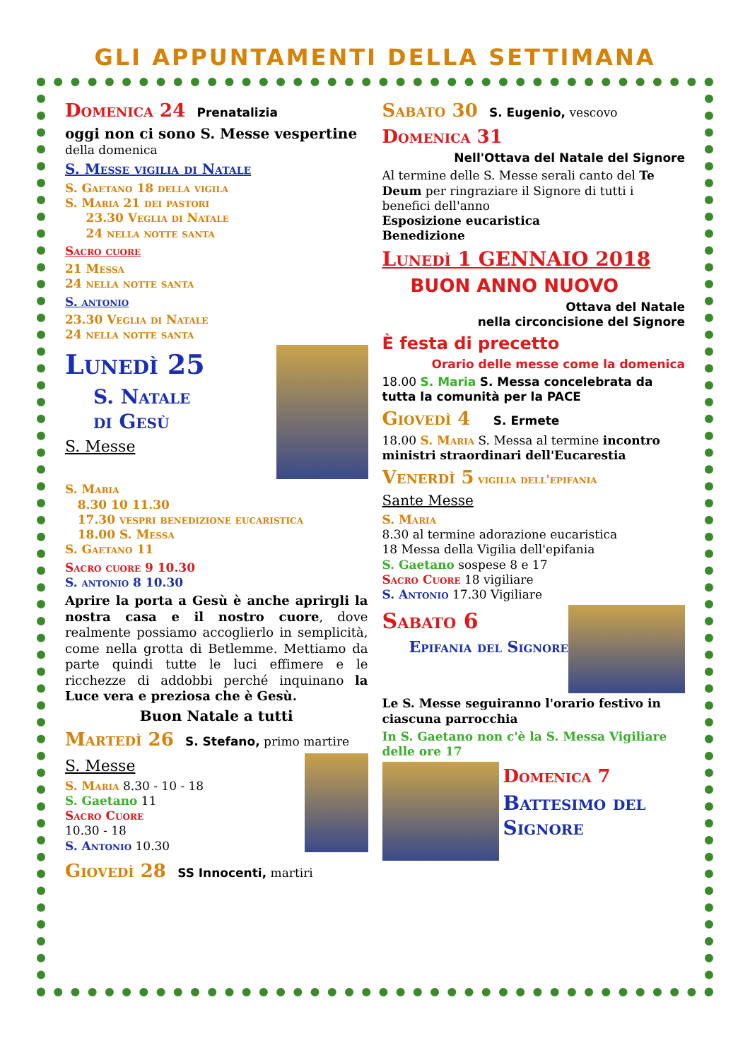GLI APPUNTAMENTI DELLA SETTIMANA
Domenica 24 Prenatalizia
oggi non ci sono S. Messe vespertine della domenica
S. Messe vigilia di Natale
S. Gaetano 18 della vigila
S. Maria 21 dei pastori
23.30 Veglia di Natale
24 nella notte santa
Sacro cuore
21 Messa
24 nella notte santa
S. antonio
23.30 Veglia di Natale
24 nella notte santa
Lunedì 25
S. Natale
di Gesù
S. Messe
S. Maria
8.30 10 11.30
17.30 vespri benedizione eucaristica
18.00 S. Messa
S. Gaetano 11
Sacro cuore 9 10.30
S. antonio 8 10.30
Aprire la porta a Gesù è anche aprirgli la nostra casa e il nostro cuore, dove realmente possiamo accoglierlo in semplicità, come nella grotta di Betlemme. Mettiamo da parte quindi tutte le luci effimere e le ricchezze di addobbi perché inquinano la Luce vera e preziosa che è Gesù.
Buon Natale a tutti
Martedì 26 S. Stefano, primo martire
S. Messe
S. Maria 8.30 - 10 - 18
S. Gaetano 11
Sacro Cuore
10.30 - 18
S. Antonio 10.30
Giovedì 28 SS Innocenti, martiri
Sabato 30 S. Eugenio, vescovo
Domenica 31
Nell'Ottava del Natale del Signore
Al termine delle S. Messe serali canto del Te Deum per ringraziare il Signore di tutti i benefici dell'anno
Esposizione eucaristica
Benedizione
Lunedì 1 GENNAIO 2018
BUON ANNO NUOVO
Ottava del Natale
nella circoncisione del Signore
È festa di precetto
Orario delle messe come la domenica
18.00 S. Maria S. Messa concelebrata da tutta la comunità per la PACE
Giovedì 4 S. Ermete
18.00 S. Maria S. Messa al termine incontro ministri straordinari dell'Eucarestia
Venerdì 5 vigilia dell'epifania
Sante Messe
S. Maria
8.30 al termine adorazione eucaristica
18 Messa della Vigilia dell'epifania
S. Gaetano sospese 8 e 17
Sacro Cuore 18 vigiliare
S. Antonio 17.30 Vigiliare
Sabato 6
Epifania del Signore
Le S. Messe seguiranno l'orario festivo in ciascuna parrocchia
In S. Gaetano non c'è la S. Messa Vigiliare delle ore 17
Domenica 7
Battesimo del Signore